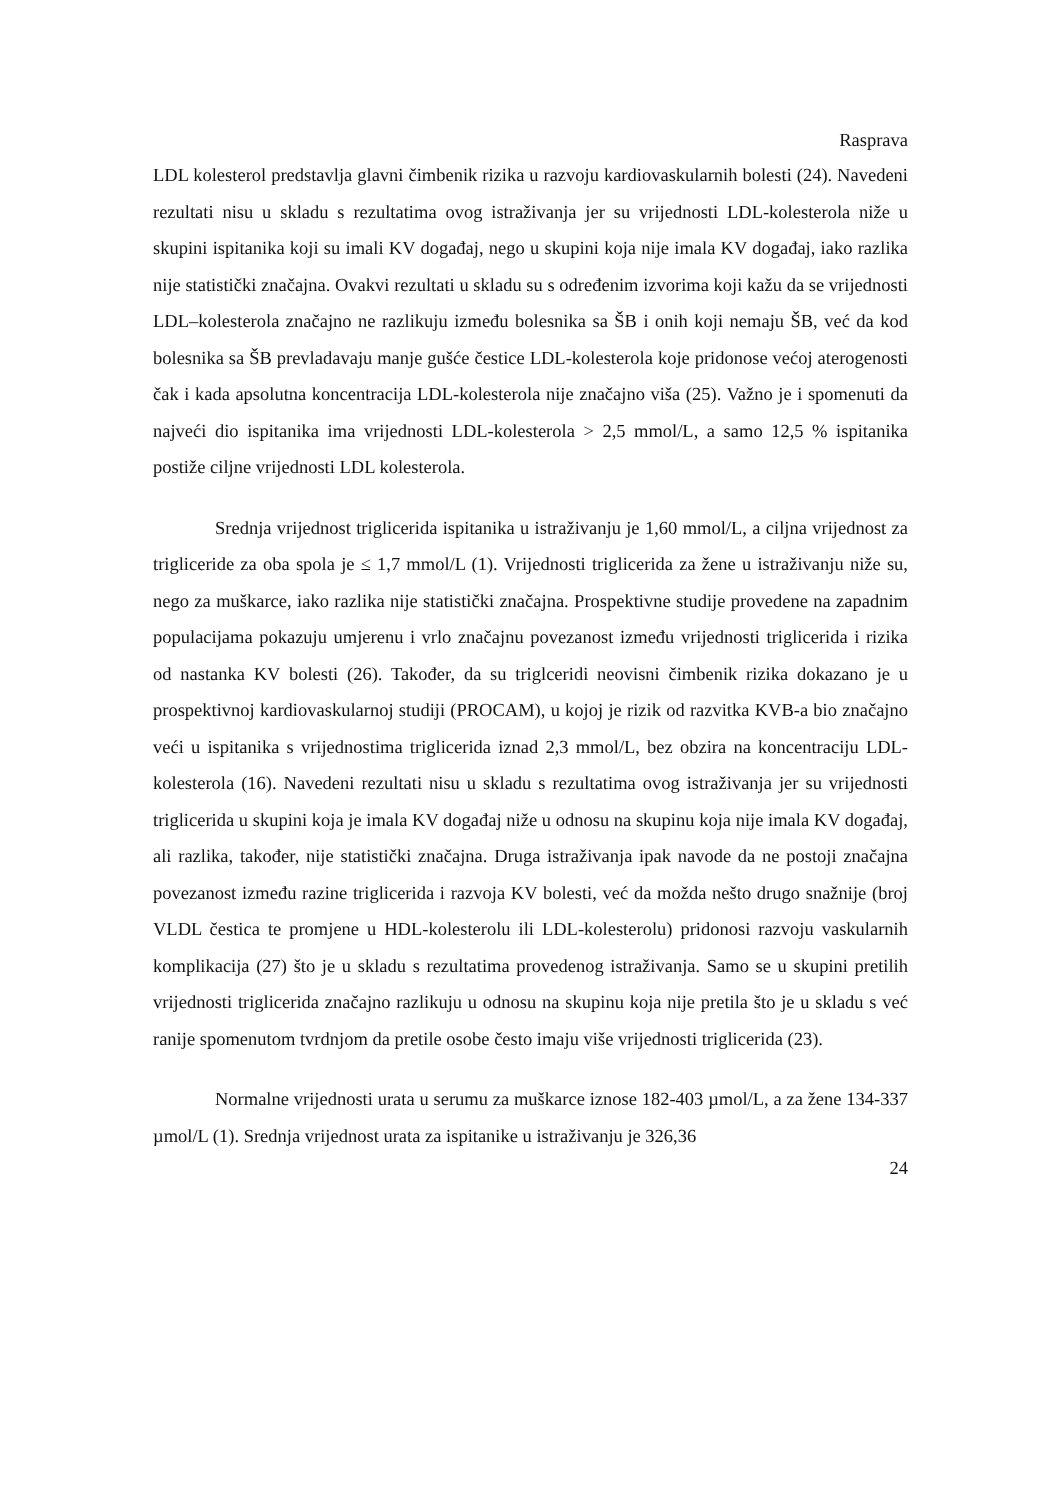Rasprava
LDL kolesterol predstavlja glavni čimbenik rizika u razvoju kardiovaskularnih bolesti (24). Navedeni rezultati nisu u skladu s rezultatima ovog istraživanja jer su vrijednosti LDL-kolesterola niže u skupini ispitanika koji su imali KV događaj, nego u skupini koja nije imala KV događaj, iako razlika nije statistički značajna. Ovakvi rezultati u skladu su s određenim izvorima koji kažu da se vrijednosti LDL–kolesterola značajno ne razlikuju između bolesnika sa ŠB i onih koji nemaju ŠB, već da kod bolesnika sa ŠB prevladavaju manje gušće čestice LDL-kolesterola koje pridonose većoj aterogenosti čak i kada apsolutna koncentracija LDL-kolesterola nije značajno viša (25). Važno je i spomenuti da najveći dio ispitanika ima vrijednosti LDL-kolesterola > 2,5 mmol/L, a samo 12,5 % ispitanika postiže ciljne vrijednosti LDL kolesterola.
Srednja vrijednost triglicerida ispitanika u istraživanju je 1,60 mmol/L, a ciljna vrijednost za trigliceride za oba spola je ≤ 1,7 mmol/L (1). Vrijednosti triglicerida za žene u istraživanju niže su, nego za muškarce, iako razlika nije statistički značajna. Prospektivne studije provedene na zapadnim populacijama pokazuju umjerenu i vrlo značajnu povezanost između vrijednosti triglicerida i rizika od nastanka KV bolesti (26). Također, da su triglceridi neovisni čimbenik rizika dokazano je u prospektivnoj kardiovaskularnoj studiji (PROCAM), u kojoj je rizik od razvitka KVB-a bio značajno veći u ispitanika s vrijednostima triglicerida iznad 2,3 mmol/L, bez obzira na koncentraciju LDL-kolesterola (16). Navedeni rezultati nisu u skladu s rezultatima ovog istraživanja jer su vrijednosti triglicerida u skupini koja je imala KV događaj niže u odnosu na skupinu koja nije imala KV događaj, ali razlika, također, nije statistički značajna. Druga istraživanja ipak navode da ne postoji značajna povezanost između razine triglicerida i razvoja KV bolesti, već da možda nešto drugo snažnije (broj VLDL čestica te promjene u HDL-kolesterolu ili LDL-kolesterolu) pridonosi razvoju vaskularnih komplikacija (27) što je u skladu s rezultatima provedenog istraživanja. Samo se u skupini pretilih vrijednosti triglicerida značajno razlikuju u odnosu na skupinu koja nije pretila što je u skladu s već ranije spomenutom tvrdnjom da pretile osobe često imaju više vrijednosti triglicerida (23).
Normalne vrijednosti urata u serumu za muškarce iznose 182-403 µmol/L, a za žene 134-337 µmol/L (1). Srednja vrijednost urata za ispitanike u istraživanju je 326,36
24